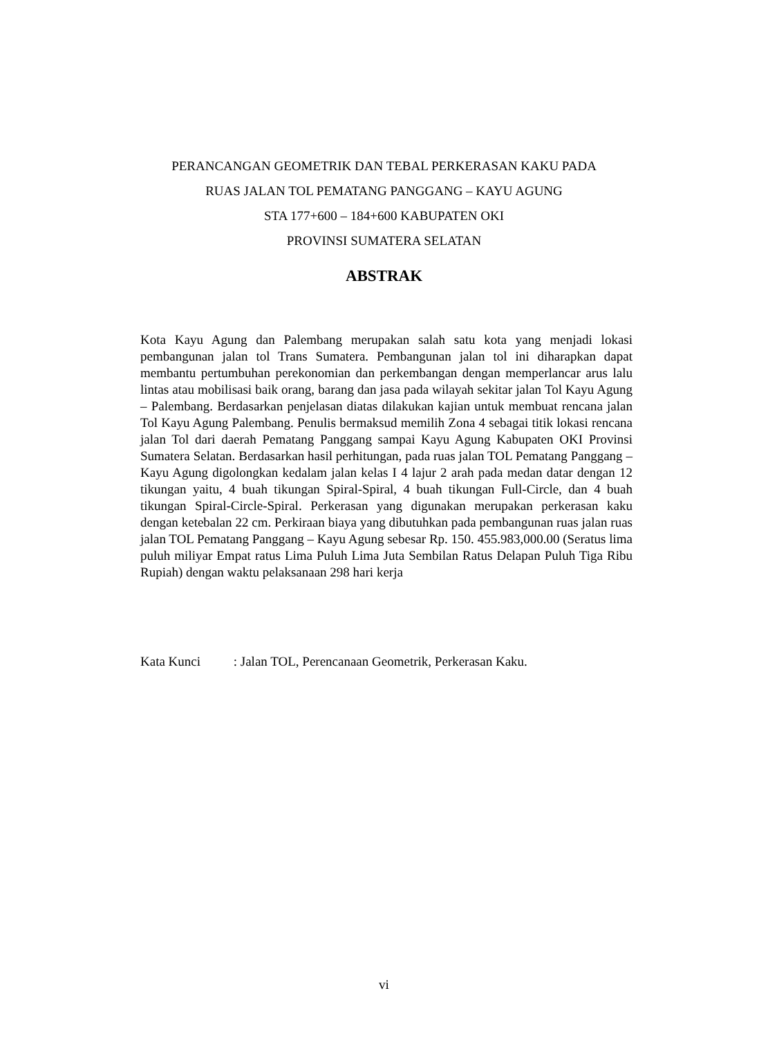PERANCANGAN GEOMETRIK DAN TEBAL PERKERASAN KAKU PADA
RUAS JALAN TOL PEMATANG PANGGANG – KAYU AGUNG
STA 177+600 – 184+600 KABUPATEN OKI
PROVINSI SUMATERA SELATAN
ABSTRAK
Kota Kayu Agung dan Palembang merupakan salah satu kota yang menjadi lokasi pembangunan jalan tol Trans Sumatera. Pembangunan jalan tol ini diharapkan dapat membantu pertumbuhan perekonomian dan perkembangan dengan memperlancar arus lalu lintas atau mobilisasi baik orang, barang dan jasa pada wilayah sekitar jalan Tol Kayu Agung – Palembang. Berdasarkan penjelasan diatas dilakukan kajian untuk membuat rencana jalan Tol Kayu Agung Palembang. Penulis bermaksud memilih Zona 4 sebagai titik lokasi rencana jalan Tol dari daerah Pematang Panggang sampai Kayu Agung Kabupaten OKI Provinsi Sumatera Selatan. Berdasarkan hasil perhitungan, pada ruas jalan TOL Pematang Panggang – Kayu Agung digolongkan kedalam jalan kelas I 4 lajur 2 arah pada medan datar dengan 12 tikungan yaitu, 4 buah tikungan Spiral-Spiral, 4 buah tikungan Full-Circle, dan 4 buah tikungan Spiral-Circle-Spiral. Perkerasan yang digunakan merupakan perkerasan kaku dengan ketebalan 22 cm. Perkiraan biaya yang dibutuhkan pada pembangunan ruas jalan ruas jalan TOL Pematang Panggang – Kayu Agung sebesar Rp. 150. 455.983,000.00 (Seratus lima puluh miliyar Empat ratus Lima Puluh Lima Juta Sembilan Ratus Delapan Puluh Tiga Ribu Rupiah) dengan waktu pelaksanaan 298 hari kerja
Kata Kunci : Jalan TOL, Perencanaan Geometrik, Perkerasan Kaku.
vi